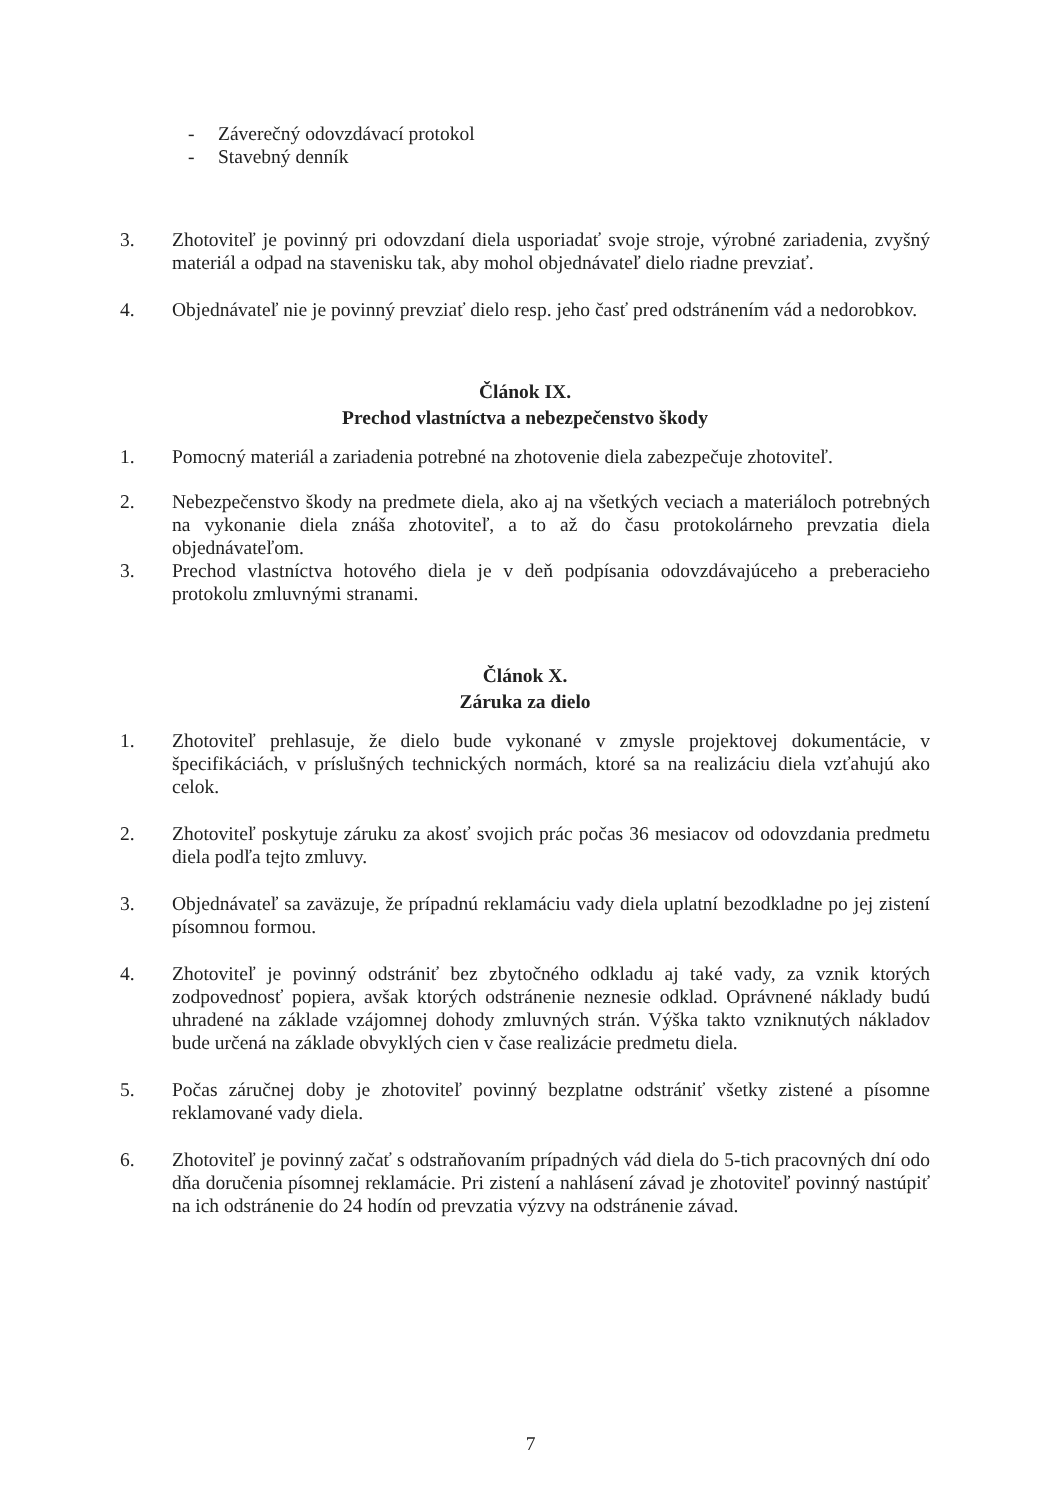- Záverečný odovzdávací protokol
- Stavebný denník
3. Zhotoviteľ je povinný pri odovzdaní diela usporiadať svoje stroje, výrobné zariadenia, zvyšný materiál a odpad na stavenisku tak, aby mohol objednávateľ dielo riadne prevziať.
4. Objednávateľ nie je povinný prevziať dielo resp. jeho časť pred odstránením vád a nedorobkov.
Článok IX.
Prechod vlastníctva a nebezpečenstvo škody
1. Pomocný materiál a zariadenia potrebné na zhotovenie diela zabezpečuje zhotoviteľ.
2. Nebezpečenstvo škody na predmete diela, ako aj na všetkých veciach a materiáloch potrebných na vykonanie diela znáša zhotoviteľ, a to až do času protokolárneho prevzatia diela objednávateľom.
3. Prechod vlastníctva hotového diela je v deň podpísania odovzdávajúceho a preberacieho protokolu zmluvnými stranami.
Článok X.
Záruka za dielo
1. Zhotoviteľ prehlasuje, že dielo bude vykonané v zmysle projektovej dokumentácie, v špecifikáciách, v príslušných technických normách, ktoré sa na realizáciu diela vzťahujú ako celok.
2. Zhotoviteľ poskytuje záruku za akosť svojich prác počas 36 mesiacov od odovzdania predmetu diela podľa tejto zmluvy.
3. Objednávateľ sa zaväzuje, že prípadnú reklamáciu vady diela uplatní bezodkladne po jej zistení písomnou formou.
4. Zhotoviteľ je povinný odstrániť bez zbytočného odkladu aj také vady, za vznik ktorých zodpovednosť popiera, avšak ktorých odstránenie neznesie odklad. Oprávnené náklady budú uhradené na základe vzájomnej dohody zmluvných strán. Výška takto vzniknutých nákladov bude určená na základe obvyklých cien v čase realizácie predmetu diela.
5. Počas záručnej doby je zhotoviteľ povinný bezplatne odstrániť všetky zistené a písomne reklamované vady diela.
6. Zhotoviteľ je povinný začať s odstraňovaním prípadných vád diela do 5-tich pracovných dní odo dňa doručenia písomnej reklamácie. Pri zistení a nahlásení závad je zhotoviteľ povinný nastúpiť na ich odstránenie do 24 hodín od prevzatia výzvy na odstránenie závad.
7